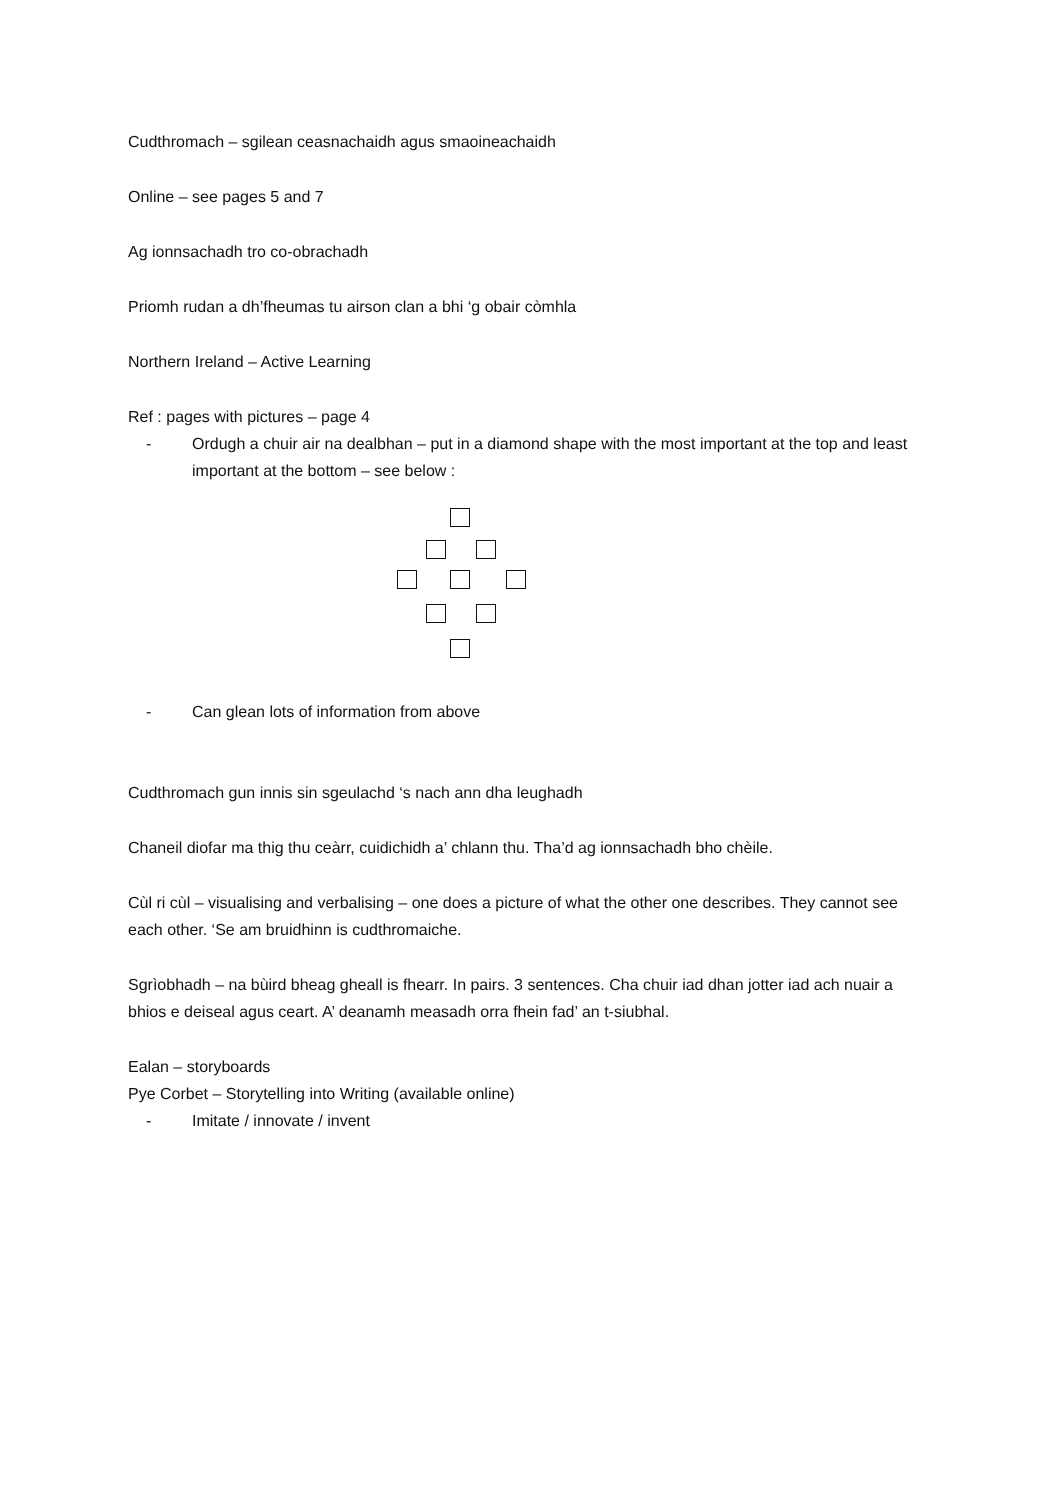Cudthromach – sgilean ceasnachaidh agus smaoineachaidh
Online – see pages 5 and 7
Ag ionnsachadh tro co-obrachadh
Priomh rudan a dh’fheumas tu airson clan a bhi ‘g obair còmhla
Northern Ireland – Active Learning
Ref : pages with pictures – page 4
- Ordugh a chuir air na dealbhan – put in a diamond shape with the most important at the top and least important at the bottom – see below :
- Can glean lots of information from above
Cudthromach gun innis sin sgeulachd ‘s nach ann dha leughadh
Chaneil diofar ma thig thu ceàrr, cuidichidh a’ chlann thu. Tha’d ag ionnsachadh bho chèile.
Cùl ri cùl – visualising and verbalising – one does a picture of what the other one describes. They cannot see each other. ‘Se am bruidhinn is cudthromaiche.
Sgrìobhadh – na bùird bheag gheall is fhearr. In pairs. 3 sentences. Cha chuir iad dhan jotter iad ach nuair a bhios e deiseal agus ceart. A’ deanamh measadh orra fhein fad’ an t-siubhal.
Ealan – storyboards
Pye Corbet – Storytelling into Writing (available online)
- Imitate / innovate / invent